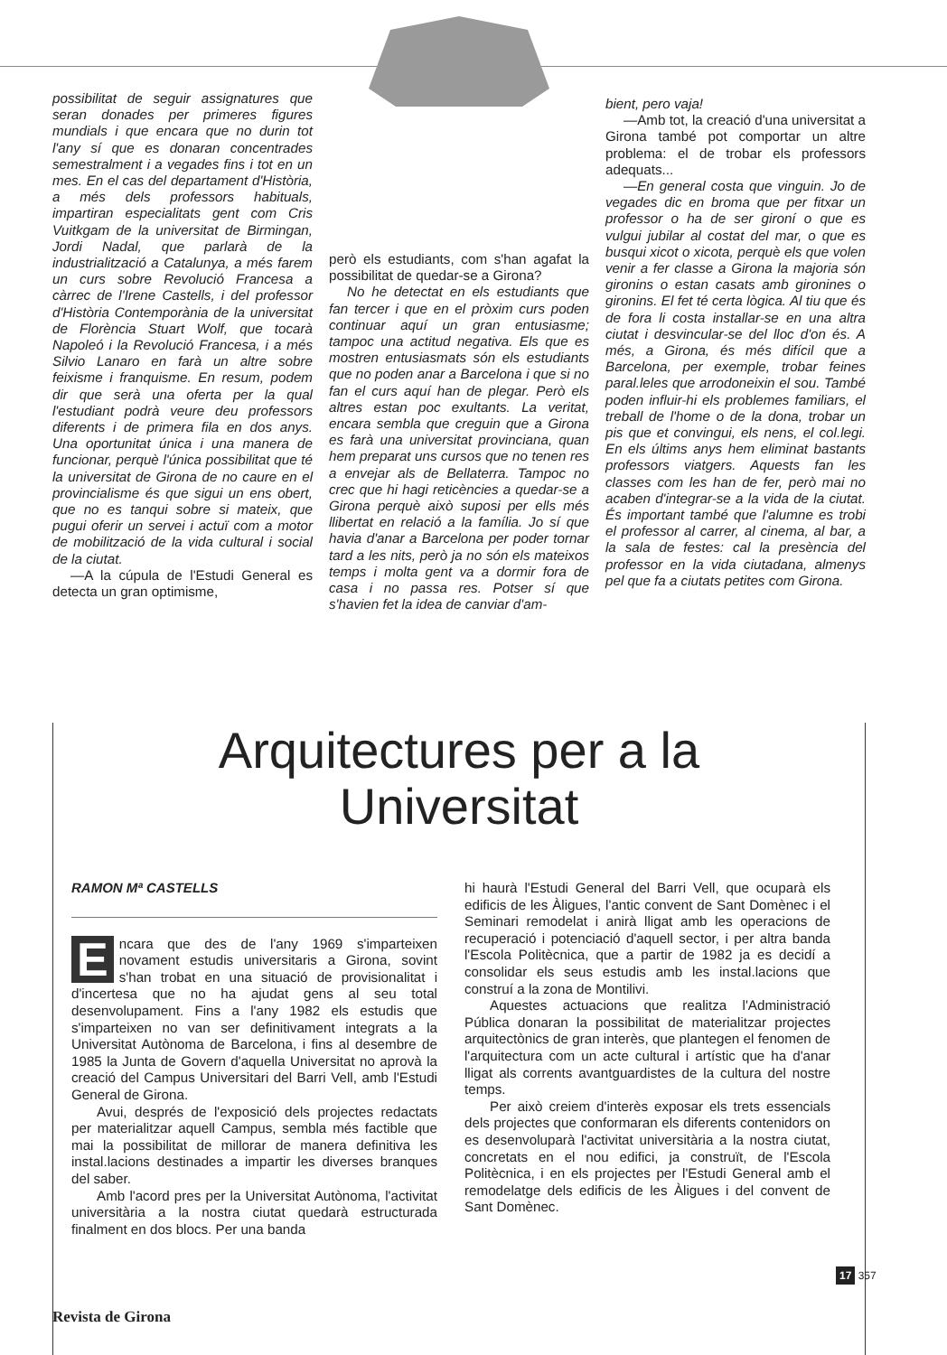possibilitat de seguir assignatures que seran donades per primeres figures mundials i que encara que no durin tot l'any sí que es donaran concentrades semestralment i a vegades fins i tot en un mes. En el cas del departament d'Història, a més dels professors habituals, impartiran especialitats gent com Cris Vuitkgam de la universitat de Birmingan, Jordi Nadal, que parlarà de la industrialització a Catalunya, a més farem un curs sobre Revolució Francesa a càrrec de l'Irene Castells, i del professor d'Història Contemporània de la universitat de Florència Stuart Wolf, que tocarà Napoleó i la Revolució Francesa, i a més Silvio Lanaro en farà un altre sobre feixisme i franquisme. En resum, podem dir que serà una oferta per la qual l'estudiant podrà veure deu professors diferents i de primera fila en dos anys. Una oportunitat única i una manera de funcionar, perquè l'única possibilitat que té la universitat de Girona de no caure en el provincialisme és que sigui un ens obert, que no es tanqui sobre si mateix, que pugui oferir un servei i actuï com a motor de mobilització de la vida cultural i social de la ciutat.
—A la cúpula de l'Estudi General es detecta un gran optimisme,
però els estudiants, com s'han agafat la possibilitat de quedar-se a Girona?
No he detectat en els estudiants que fan tercer i que en el pròxim curs poden continuar aquí un gran entusiasme; tampoc una actitud negativa. Els que es mostren entusiasmats són els estudiants que no poden anar a Barcelona i que si no fan el curs aquí han de plegar. Però els altres estan poc exultants. La veritat, encara sembla que creguin que a Girona es farà una universitat provinciana, quan hem preparat uns cursos que no tenen res a envejar als de Bellaterra. Tampoc no crec que hi hagi reticències a quedar-se a Girona perquè això suposi per ells més llibertat en relació a la família. Jo sí que havia d'anar a Barcelona per poder tornar tard a les nits, però ja no són els mateixos temps i molta gent va a dormir fora de casa i no passa res. Potser sí que s'havien fet la idea de canviar d'am-
bient, pero vaja!
—Amb tot, la creació d'una universitat a Girona també pot comportar un altre problema: el de trobar els professors adequats...
—En general costa que vinguin. Jo de vegades dic en broma que per fitxar un professor o ha de ser gironí o que es vulgui jubilar al costat del mar, o que es busqui xicot o xicota, perquè els que volen venir a fer classe a Girona la majoria són gironins o estan casats amb gironines o gironins. El fet té certa lògica. Al tiu que és de fora li costa installar-se en una altra ciutat i desvincular-se del lloc d'on és. A més, a Girona, és més difícil que a Barcelona, per exemple, trobar feines paral.leles que arrodoneixin el sou. També poden influir-hi els problemes familiars, el treball de l'home o de la dona, trobar un pis que et convingui, els nens, el col.legi. En els últims anys hem eliminat bastants professors viatgers. Aquests fan les classes com les han de fer, però mai no acaben d'integrar-se a la vida de la ciutat. És important també que l'alumne es trobi el professor al carrer, al cinema, al bar, a la sala de festes: cal la presència del professor en la vida ciutadana, almenys pel que fa a ciutats petites com Girona.
Arquitectures per a la
Universitat
RAMON Mª CASTELLS
Encara que des de l'any 1969 s'imparteixen novament estudis universitaris a Girona, sovint s'han trobat en una situació de provisionalitat i d'incertesa que no ha ajudat gens al seu total desenvolupament. Fins a l'any 1982 els estudis que s'imparteixen no van ser definitivament integrats a la Universitat Autònoma de Barcelona, i fins al desembre de 1985 la Junta de Govern d'aquella Universitat no aprovà la creació del Campus Universitari del Barri Vell, amb l'Estudi General de Girona.
Avui, després de l'exposició dels projectes redactats per materialitzar aquell Campus, sembla més factible que mai la possibilitat de millorar de manera definitiva les instal.lacions destinades a impartir les diverses branques del saber.
Amb l'acord pres per la Universitat Autònoma, l'activitat universitària a la nostra ciutat quedarà estructurada finalment en dos blocs. Per una banda
hi haurà l'Estudi General del Barri Vell, que ocuparà els edificis de les Àligues, l'antic convent de Sant Domènec i el Seminari remodelat i anirà lligat amb les operacions de recuperació i potenciació d'aquell sector, i per altra banda l'Escola Politècnica, que a partir de 1982 ja es decidí a consolidar els seus estudis amb les instal.lacions que construí a la zona de Montilivi.
Aquestes actuacions que realitza l'Administració Pública donaran la possibilitat de materialitzar projectes arquitectònics de gran interès, que plantegen el fenomen de l'arquitectura com un acte cultural i artístic que ha d'anar lligat als corrents avantguardistes de la cultura del nostre temps.
Per això creiem d'interès exposar els trets essencials dels projectes que conformaran els diferents contenidors on es desenvoluparà l'activitat universitària a la nostra ciutat, concretats en el nou edifici, ja construït, de l'Escola Politècnica, i en els projectes per l'Estudi General amb el remodelatge dels edificis de les Àligues i del convent de Sant Domènec.
17 357
Revista de Girona